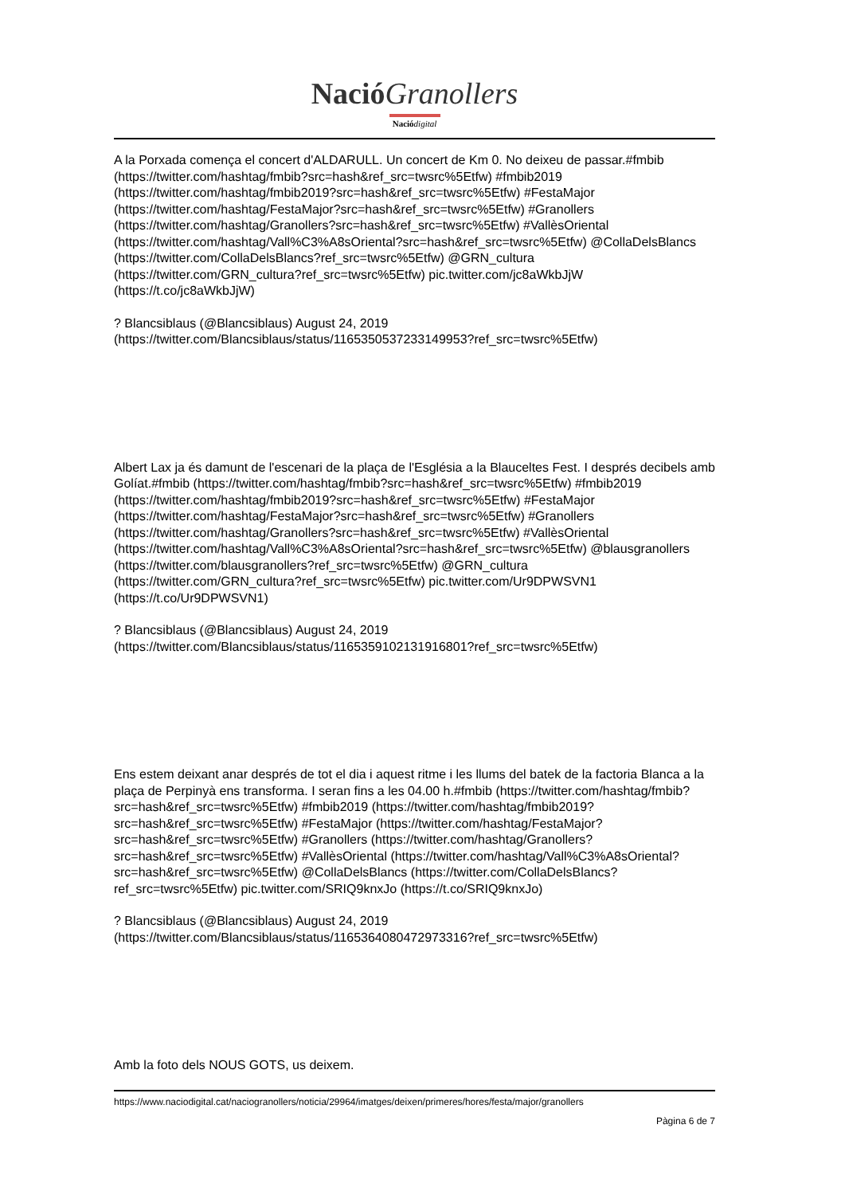NacióGranollers
Nació digital
A la Porxada comença el concert d'ALDARULL. Un concert de Km 0. No deixeu de passar.#fmbib (https://twitter.com/hashtag/fmbib?src=hash&ref_src=twsrc%5Etfw) #fmbib2019 (https://twitter.com/hashtag/fmbib2019?src=hash&ref_src=twsrc%5Etfw) #FestaMajor (https://twitter.com/hashtag/FestaMajor?src=hash&ref_src=twsrc%5Etfw) #Granollers (https://twitter.com/hashtag/Granollers?src=hash&ref_src=twsrc%5Etfw) #VallèsOriental (https://twitter.com/hashtag/Vall%C3%A8sOriental?src=hash&ref_src=twsrc%5Etfw) @CollaDelsBlancs (https://twitter.com/CollaDelsBlancs?ref_src=twsrc%5Etfw) @GRN_cultura (https://twitter.com/GRN_cultura?ref_src=twsrc%5Etfw) pic.twitter.com/jc8aWkbJjW (https://t.co/jc8aWkbJjW)
? Blancsiblaus (@Blancsiblaus) August 24, 2019 (https://twitter.com/Blancsiblaus/status/1165350537233149953?ref_src=twsrc%5Etfw)
Albert Lax ja és damunt de l'escenari de la plaça de l'Església a la Blauceltes Fest. I després decibels amb Golíat.#fmbib (https://twitter.com/hashtag/fmbib?src=hash&ref_src=twsrc%5Etfw) #fmbib2019 (https://twitter.com/hashtag/fmbib2019?src=hash&ref_src=twsrc%5Etfw) #FestaMajor (https://twitter.com/hashtag/FestaMajor?src=hash&ref_src=twsrc%5Etfw) #Granollers (https://twitter.com/hashtag/Granollers?src=hash&ref_src=twsrc%5Etfw) #VallèsOriental (https://twitter.com/hashtag/Vall%C3%A8sOriental?src=hash&ref_src=twsrc%5Etfw) @blausgranollers (https://twitter.com/blausgranollers?ref_src=twsrc%5Etfw) @GRN_cultura (https://twitter.com/GRN_cultura?ref_src=twsrc%5Etfw) pic.twitter.com/Ur9DPWSVN1 (https://t.co/Ur9DPWSVN1)
? Blancsiblaus (@Blancsiblaus) August 24, 2019 (https://twitter.com/Blancsiblaus/status/1165359102131916801?ref_src=twsrc%5Etfw)
Ens estem deixant anar després de tot el dia i aquest ritme i les llums del batek de la factoria Blanca a la plaça de Perpinyà ens transforma. I seran fins a les 04.00 h.#fmbib (https://twitter.com/hashtag/fmbib?src=hash&ref_src=twsrc%5Etfw) #fmbib2019 (https://twitter.com/hashtag/fmbib2019?src=hash&ref_src=twsrc%5Etfw) #FestaMajor (https://twitter.com/hashtag/FestaMajor?src=hash&ref_src=twsrc%5Etfw) #Granollers (https://twitter.com/hashtag/Granollers?src=hash&ref_src=twsrc%5Etfw) #VallèsOriental (https://twitter.com/hashtag/Vall%C3%A8sOriental?src=hash&ref_src=twsrc%5Etfw) @CollaDelsBlancs (https://twitter.com/CollaDelsBlancs?ref_src=twsrc%5Etfw) pic.twitter.com/SRIQ9knxJo (https://t.co/SRIQ9knxJo)
? Blancsiblaus (@Blancsiblaus) August 24, 2019 (https://twitter.com/Blancsiblaus/status/1165364080472973316?ref_src=twsrc%5Etfw)
Amb la foto dels NOUS GOTS, us deixem.
https://www.naciodigital.cat/naciogranollers/noticia/29964/imatges/deixen/primeres/hores/festa/major/granollers
Pàgina 6 de 7